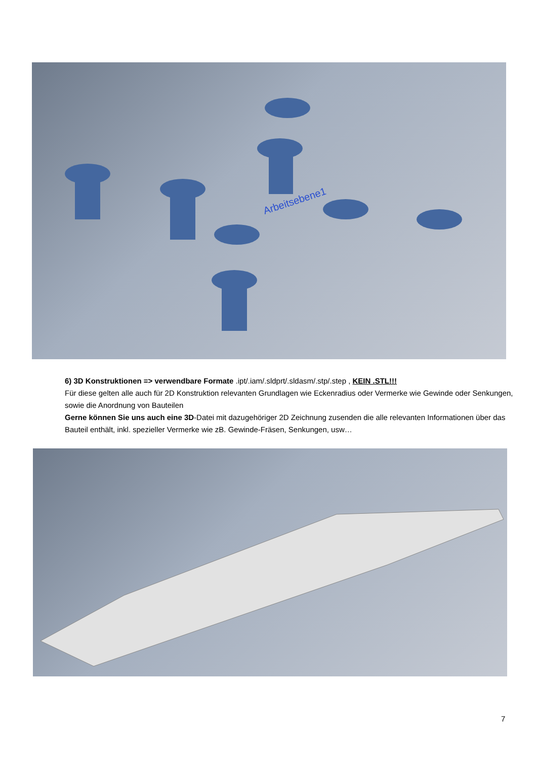Arbeitsebene1
6) 3D Konstruktionen => verwendbare Formate .ipt/.iam/.sldprt/.sldasm/.stp/.step , KEIN .STL!!!
Für diese gelten alle auch für 2D Konstruktion relevanten Grundlagen wie Eckenradius oder Vermerke wie Gewinde oder Senkungen, sowie die Anordnung von Bauteilen
Gerne können Sie uns auch eine 3D-Datei mit dazugehöriger 2D Zeichnung zusenden die alle relevanten Informationen über das Bauteil enthält, inkl. spezieller Vermerke wie zB. Gewinde-Fräsen, Senkungen, usw…
7